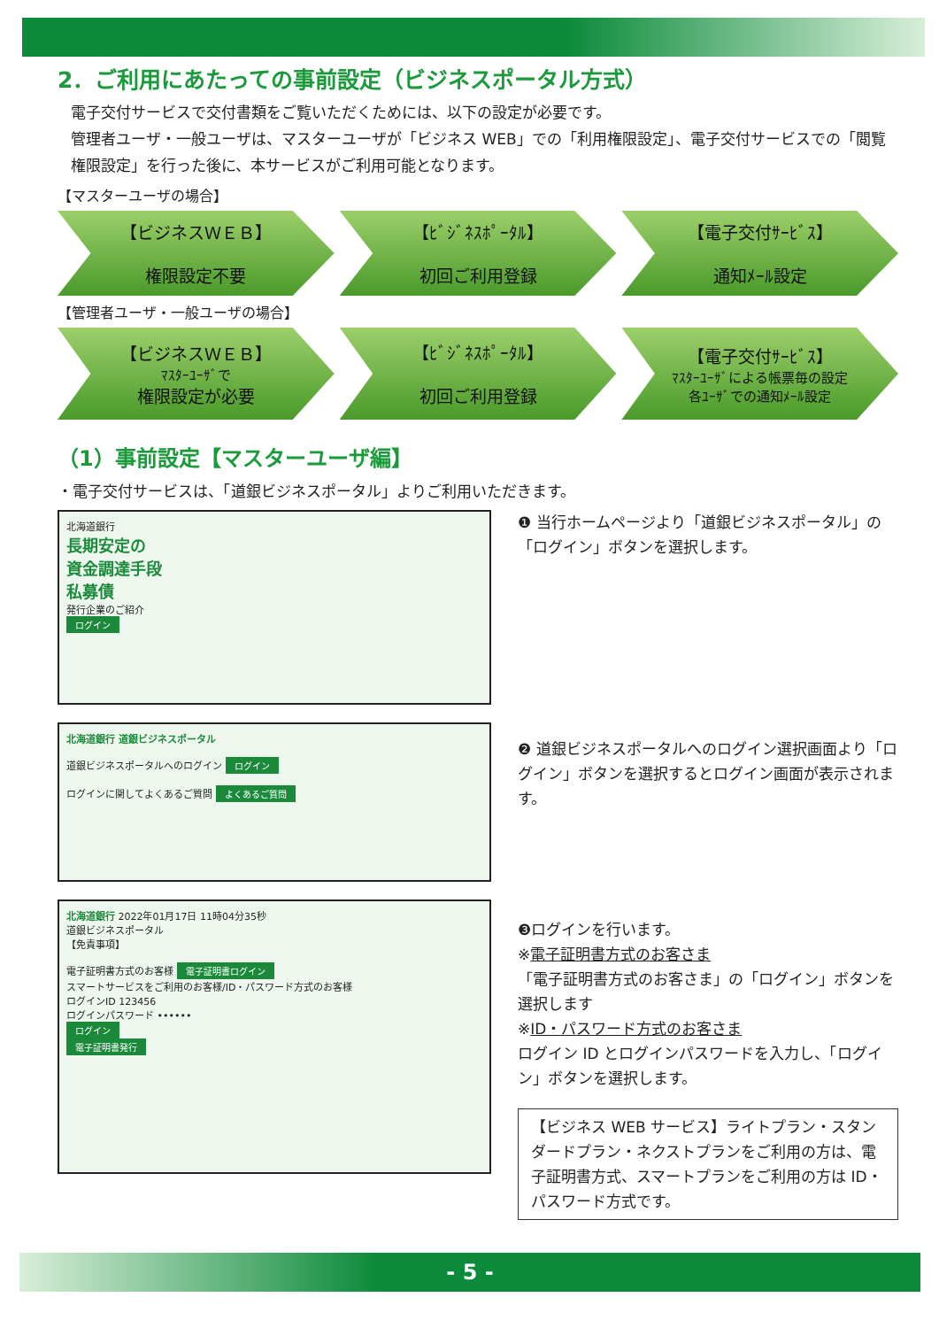2．ご利用にあたっての事前設定（ビジネスポータル方式）
電子交付サービスで交付書類をご覧いただくためには、以下の設定が必要です。
管理者ユーザ・一般ユーザは、マスターユーザが「ビジネス WEB」での「利用権限設定」、電子交付サービスでの「閲覧権限設定」を行った後に、本サービスがご利用可能となります。
【マスターユーザの場合】
【ビジネスＷＥＢ】
権限設定不要
【ﾋﾞｼﾞﾈｽﾎﾟｰﾀﾙ】
初回ご利用登録
【電子交付ｻｰﾋﾞｽ】
通知ﾒｰﾙ設定
【管理者ユーザ・一般ユーザの場合】
【ビジネスＷＥＢ】
ﾏｽﾀｰﾕｰｻﾞで
権限設定が必要
【ﾋﾞｼﾞﾈｽﾎﾟｰﾀﾙ】
初回ご利用登録
【電子交付ｻｰﾋﾞｽ】
ﾏｽﾀｰﾕｰｻﾞによる帳票毎の設定
各ﾕｰｻﾞでの通知ﾒｰﾙ設定
（1）事前設定【マスターユーザ編】
・電子交付サービスは、「道銀ビジネスポータル」よりご利用いただきます。
北海道銀行
長期安定の
資金調達手段
私募債
発行企業のご紹介
ログイン
北海道銀行 道銀ビジネスポータル
道銀ビジネスポータルへのログイン ログイン
ログインに関してよくあるご質問 よくあるご質問
北海道銀行 2022年01月17日 11時04分35秒
道銀ビジネスポータル
【免責事項】
電子証明書方式のお客様 電子証明書ログイン
スマートサービスをご利用のお客様/ID・パスワード方式のお客様
ログインID 123456
ログインパスワード ••••••
ログイン
電子証明書発行
❶ 当行ホームページより「道銀ビジネスポータル」の「ログイン」ボタンを選択します。
❷ 道銀ビジネスポータルへのログイン選択画面より「ログイン」ボタンを選択するとログイン画面が表示されます。
❸ログインを行います。
※電子証明書方式のお客さま
「電子証明書方式のお客さま」の「ログイン」ボタンを選択します
※ID・パスワード方式のお客さま
ログイン ID とログインパスワードを入力し、「ログイン」ボタンを選択します。
【ビジネス WEB サービス】ライトプラン・スタンダードプラン・ネクストプランをご利用の方は、電子証明書方式、スマートプランをご利用の方は ID・パスワード方式です。
- 5 -